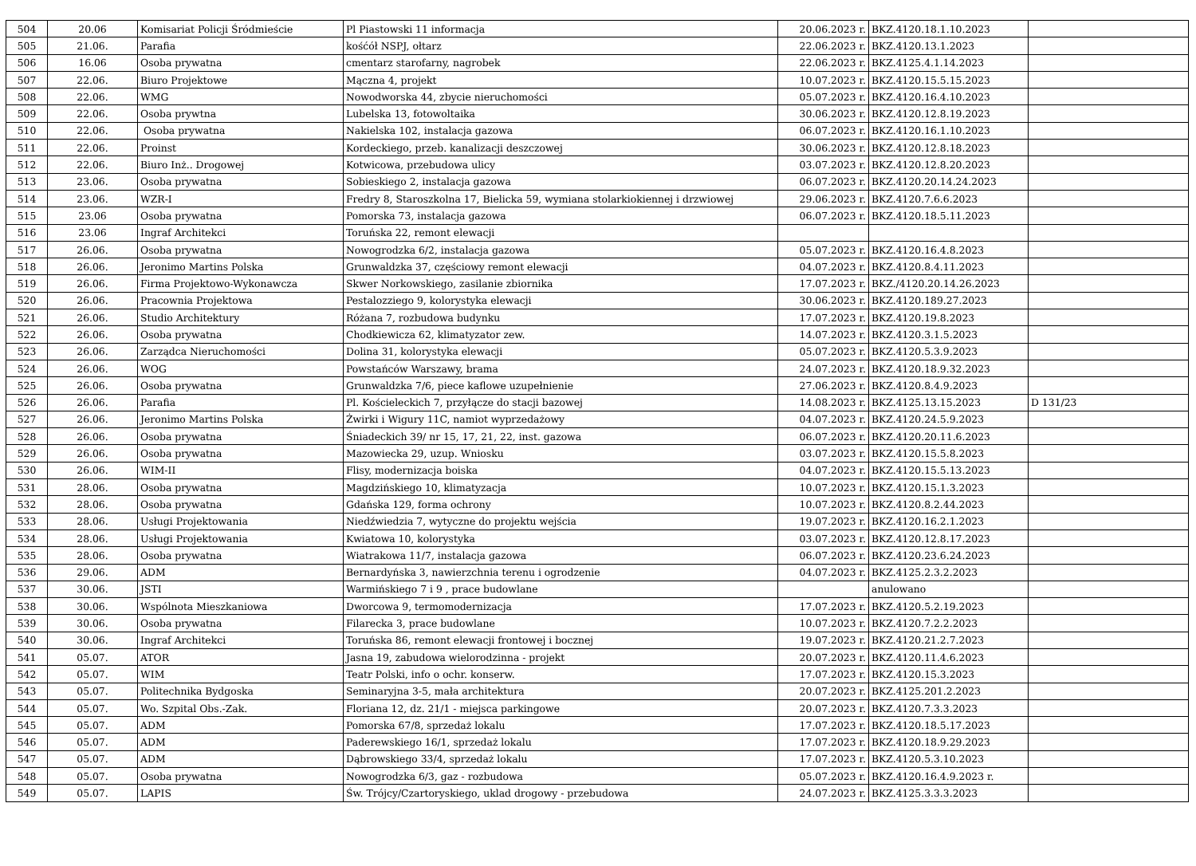| 504 | 20.06 | Komisariat Policji Śródmieście | Pl Piastowski 11 informacja | 20.06.2023 r. | BKZ.4120.18.1.10.2023 | |
| 505 | 21.06. | Parafia | kośćół NSPJ, ołtarz | 22.06.2023 r. | BKZ.4120.13.1.2023 | |
| 506 | 16.06 | Osoba prywatna | cmentarz starofarny, nagrobek | 22.06.2023 r. | BKZ.4125.4.1.14.2023 | |
| 507 | 22.06. | Biuro Projektowe | Mączna 4, projekt | 10.07.2023 r. | BKZ.4120.15.5.15.2023 | |
| 508 | 22.06. | WMG | Nowodworska 44, zbycie nieruchomości | 05.07.2023 r. | BKZ.4120.16.4.10.2023 | |
| 509 | 22.06. | Osoba prywtna | Lubelska 13, fotowoltaika | 30.06.2023 r. | BKZ.4120.12.8.19.2023 | |
| 510 | 22.06. | Osoba prywatna | Nakielska 102, instalacja gazowa | 06.07.2023 r. | BKZ.4120.16.1.10.2023 | |
| 511 | 22.06. | Proinst | Kordeckiego, przeb. kanalizacji deszczowej | 30.06.2023 r. | BKZ.4120.12.8.18.2023 | |
| 512 | 22.06. | Biuro Inż.. Drogowej | Kotwicowa, przebudowa ulicy | 03.07.2023 r. | BKZ.4120.12.8.20.2023 | |
| 513 | 23.06. | Osoba prywatna | Sobieskiego 2, instalacja gazowa | 06.07.2023 r. | BKZ.4120.20.14.24.2023 | |
| 514 | 23.06. | WZR-I | Fredry 8, Staroszkolna 17, Bielicka 59, wymiana stolarkiokiennej i drzwiowej | 29.06.2023 r. | BKZ.4120.7.6.6.2023 | |
| 515 | 23.06 | Osoba prywatna | Pomorska 73, instalacja gazowa | 06.07.2023 r. | BKZ.4120.18.5.11.2023 | |
| 516 | 23.06 | Ingraf Architekci | Toruńska 22, remont elewacji | | | |
| 517 | 26.06. | Osoba prywatna | Nowogrodzka 6/2, instalacja gazowa | 05.07.2023 r. | BKZ.4120.16.4.8.2023 | |
| 518 | 26.06. | Jeronimo Martins Polska | Grunwaldzka 37, częściowy remont elewacji | 04.07.2023 r. | BKZ.4120.8.4.11.2023 | |
| 519 | 26.06. | Firma Projektowo-Wykonawcza | Skwer Norkowskiego, zasilanie zbiornika | 17.07.2023 r. | BKZ./4120.20.14.26.2023 | |
| 520 | 26.06. | Pracownia Projektowa | Pestalozziego 9, kolorystyka elewacji | 30.06.2023 r. | BKZ.4120.189.27.2023 | |
| 521 | 26.06. | Studio Architektury | Różana 7, rozbudowa budynku | 17.07.2023 r. | BKZ.4120.19.8.2023 | |
| 522 | 26.06. | Osoba prywatna | Chodkiewicza 62, klimatyzator zew. | 14.07.2023 r. | BKZ.4120.3.1.5.2023 | |
| 523 | 26.06. | Zarządca Nieruchomości | Dolina 31, kolorystyka elewacji | 05.07.2023 r. | BKZ.4120.5.3.9.2023 | |
| 524 | 26.06. | WOG | Powstańców Warszawy, brama | 24.07.2023 r. | BKZ.4120.18.9.32.2023 | |
| 525 | 26.06. | Osoba prywatna | Grunwaldzka 7/6, piece kaflowe uzupełnienie | 27.06.2023 r. | BKZ.4120.8.4.9.2023 | |
| 526 | 26.06. | Parafia | Pl. Kościeleckich 7, przyłącze do stacji bazowej | 14.08.2023 r. | BKZ.4125.13.15.2023 | D 131/23 |
| 527 | 26.06. | Jeronimo Martins Polska | Żwirki i Wigury 11C, namiot wyprzedażowy | 04.07.2023 r. | BKZ.4120.24.5.9.2023 | |
| 528 | 26.06. | Osoba prywatna | Śniadeckich 39/ nr 15, 17, 21, 22, inst. gazowa | 06.07.2023 r. | BKZ.4120.20.11.6.2023 | |
| 529 | 26.06. | Osoba prywatna | Mazowiecka 29, uzup. Wniosku | 03.07.2023 r. | BKZ.4120.15.5.8.2023 | |
| 530 | 26.06. | WIM-II | Flisy, modernizacja boiska | 04.07.2023 r. | BKZ.4120.15.5.13.2023 | |
| 531 | 28.06. | Osoba prywatna | Magdzińskiego 10, klimatyzacja | 10.07.2023 r. | BKZ.4120.15.1.3.2023 | |
| 532 | 28.06. | Osoba prywatna | Gdańska 129, forma ochrony | 10.07.2023 r. | BKZ.4120.8.2.44.2023 | |
| 533 | 28.06. | Usługi Projektowania | Niedźwiedzia 7, wytyczne do projektu wejścia | 19.07.2023 r. | BKZ.4120.16.2.1.2023 | |
| 534 | 28.06. | Usługi Projektowania | Kwiatowa 10, kolorystyka | 03.07.2023 r. | BKZ.4120.12.8.17.2023 | |
| 535 | 28.06. | Osoba prywatna | Wiatrakowa 11/7, instalacja gazowa | 06.07.2023 r. | BKZ.4120.23.6.24.2023 | |
| 536 | 29.06. | ADM | Bernardyńska 3, nawierzchnia terenu i ogrodzenie | 04.07.2023 r. | BKZ.4125.2.3.2.2023 | |
| 537 | 30.06. | JSTI | Warmińskiego 7 i 9 , prace budowlane | | anulowano | |
| 538 | 30.06. | Wspólnota Mieszkaniowa | Dworcowa 9, termomodernizacja | 17.07.2023 r. | BKZ.4120.5.2.19.2023 | |
| 539 | 30.06. | Osoba prywatna | Filarecka 3, prace budowlane | 10.07.2023 r. | BKZ.4120.7.2.2.2023 | |
| 540 | 30.06. | Ingraf Architekci | Toruńska 86, remont elewacji frontowej i bocznej | 19.07.2023 r. | BKZ.4120.21.2.7.2023 | |
| 541 | 05.07. | ATOR | Jasna 19, zabudowa wielorodzinna - projekt | 20.07.2023 r. | BKZ.4120.11.4.6.2023 | |
| 542 | 05.07. | WIM | Teatr Polski, info o ochr. konserw. | 17.07.2023 r. | BKZ.4120.15.3.2023 | |
| 543 | 05.07. | Politechnika Bydgoska | Seminaryjna 3-5, mała architektura | 20.07.2023 r. | BKZ.4125.201.2.2023 | |
| 544 | 05.07. | Wo. Szpital Obs.-Zak. | Floriana 12, dz. 21/1 - miejsca parkingowe | 20.07.2023 r. | BKZ.4120.7.3.3.2023 | |
| 545 | 05.07. | ADM | Pomorska 67/8, sprzedaż lokalu | 17.07.2023 r. | BKZ.4120.18.5.17.2023 | |
| 546 | 05.07. | ADM | Paderewskiego 16/1, sprzedaż lokalu | 17.07.2023 r. | BKZ.4120.18.9.29.2023 | |
| 547 | 05.07. | ADM | Dąbrowskiego 33/4, sprzedaż lokalu | 17.07.2023 r. | BKZ.4120.5.3.10.2023 | |
| 548 | 05.07. | Osoba prywatna | Nowogrodzka 6/3, gaz - rozbudowa | 05.07.2023 r. | BKZ.4120.16.4.9.2023 r. | |
| 549 | 05.07. | LAPIS | Św. Trójcy/Czartoryskiego, uklad drogowy - przebudowa | 24.07.2023 r. | BKZ.4125.3.3.3.2023 | |